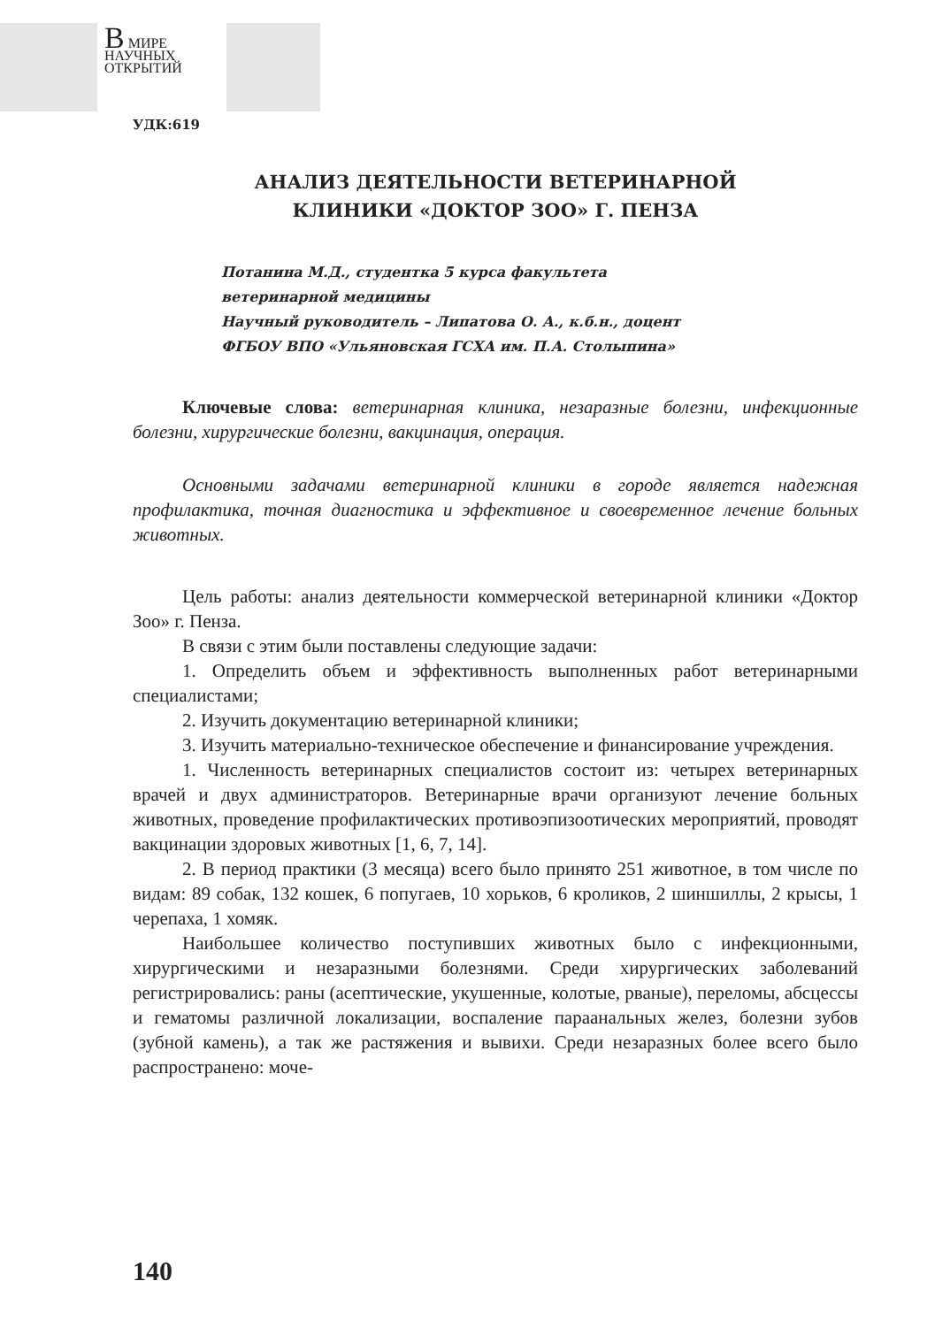В МИРЕ
НАУЧНЫХ
ОТКРЫТИЙ
УДК:619
АНАЛИЗ ДЕЯТЕЛЬНОСТИ ВЕТЕРИНАРНОЙ
КЛИНИКИ «ДОКТОР ЗОО» Г. ПЕНЗА
Потанина М.Д., студентка 5 курса факультета
ветеринарной медицины
Научный руководитель – Липатова О. А., к.б.н., доцент
ФГБОУ ВПО «Ульяновская ГСХА им. П.А. Столыпина»
Ключевые слова: ветеринарная клиника, незаразные болезни, инфекционные болезни, хирургические болезни, вакцинация, операция.
Основными задачами ветеринарной клиники в городе является надежная профилактика, точная диагностика и эффективное и своевременное лечение больных животных.
Цель работы: анализ деятельности коммерческой ветеринарной клиники «Доктор Зоо» г. Пенза.
В связи с этим были поставлены следующие задачи:
1. Определить объем и эффективность выполненных работ ветеринарными специалистами;
2. Изучить документацию ветеринарной клиники;
3. Изучить материально-техническое обеспечение и финансирование учреждения.
1. Численность ветеринарных специалистов состоит из: четырех ветеринарных врачей и двух администраторов. Ветеринарные врачи организуют лечение больных животных, проведение профилактических противоэпизоотических мероприятий, проводят вакцинации здоровых животных [1, 6, 7, 14].
2. В период практики (3 месяца) всего было принято 251 животное, в том числе по видам: 89 собак, 132 кошек, 6 попугаев, 10 хорьков, 6 кроликов, 2 шиншиллы, 2 крысы, 1 черепаха, 1 хомяк.
Наибольшее количество поступивших животных было с инфекционными, хирургическими и незаразными болезнями. Среди хирургических заболеваний регистрировались: раны (асептические, укушенные, колотые, рваные), переломы, абсцессы и гематомы различной локализации, воспаление параанальных желез, болезни зубов (зубной камень), а так же растяжения и вывихи. Среди незаразных более всего было распространено: моче-
140